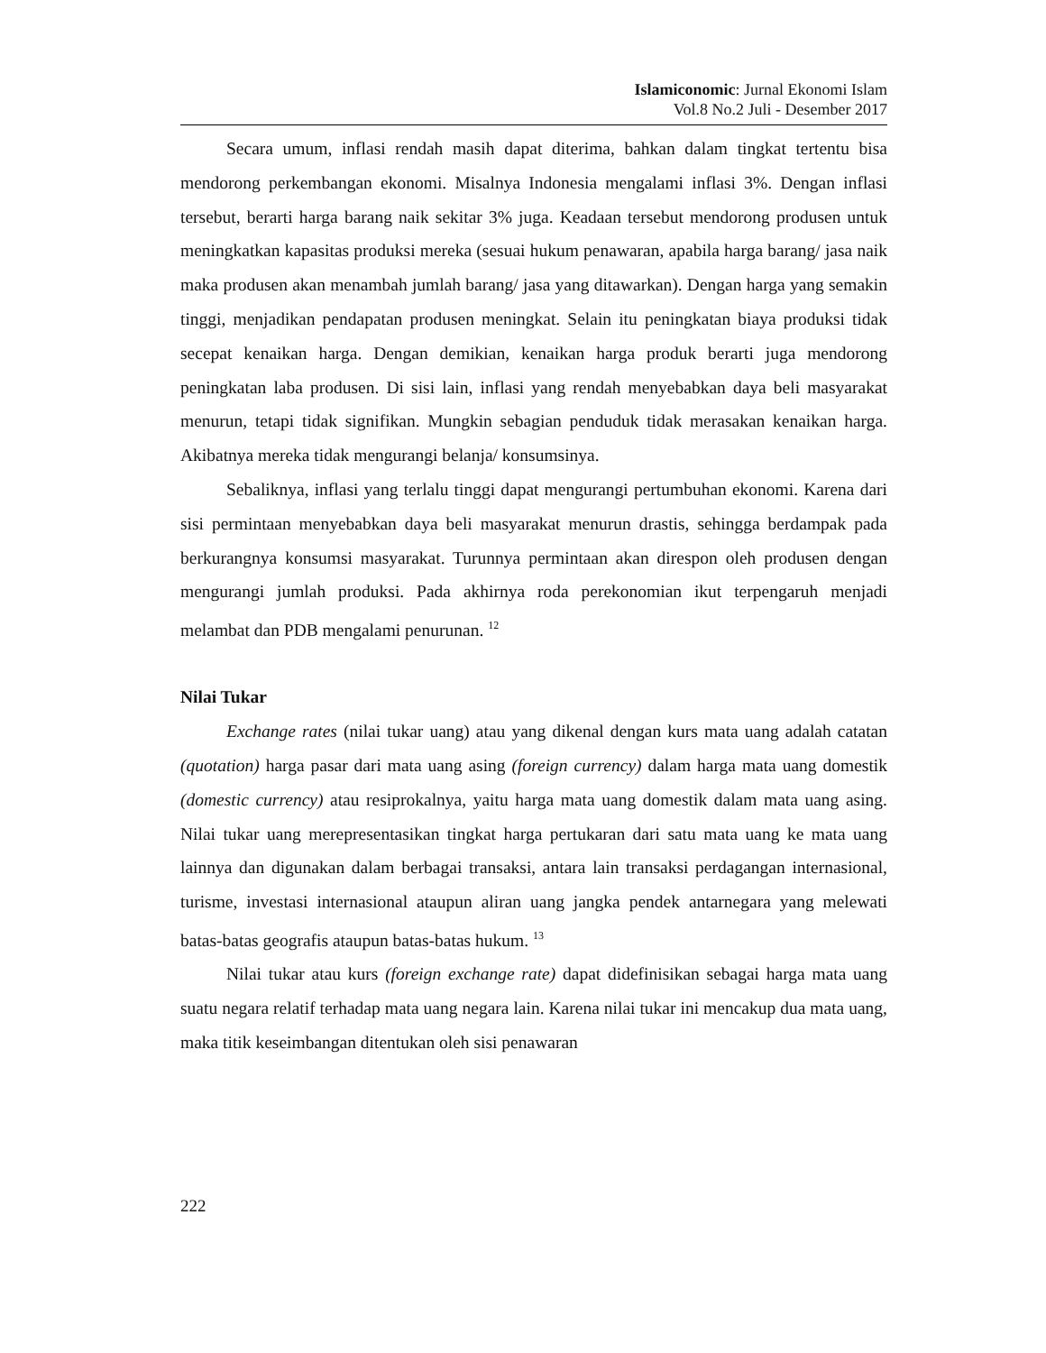Islamiconomic: Jurnal Ekonomi Islam
Vol.8 No.2 Juli - Desember 2017
Secara umum, inflasi rendah masih dapat diterima, bahkan dalam tingkat tertentu bisa mendorong perkembangan ekonomi. Misalnya Indonesia mengalami inflasi 3%. Dengan inflasi tersebut, berarti harga barang naik sekitar 3% juga. Keadaan tersebut mendorong produsen untuk meningkatkan kapasitas produksi mereka (sesuai hukum penawaran, apabila harga barang/ jasa naik maka produsen akan menambah jumlah barang/ jasa yang ditawarkan). Dengan harga yang semakin tinggi, menjadikan pendapatan produsen meningkat. Selain itu peningkatan biaya produksi tidak secepat kenaikan harga. Dengan demikian, kenaikan harga produk berarti juga mendorong peningkatan laba produsen. Di sisi lain, inflasi yang rendah menyebabkan daya beli masyarakat menurun, tetapi tidak signifikan. Mungkin sebagian penduduk tidak merasakan kenaikan harga. Akibatnya mereka tidak mengurangi belanja/ konsumsinya.
Sebaliknya, inflasi yang terlalu tinggi dapat mengurangi pertumbuhan ekonomi. Karena dari sisi permintaan menyebabkan daya beli masyarakat menurun drastis, sehingga berdampak pada berkurangnya konsumsi masyarakat. Turunnya permintaan akan direspon oleh produsen dengan mengurangi jumlah produksi. Pada akhirnya roda perekonomian ikut terpengaruh menjadi melambat dan PDB mengalami penurunan. <sup>12</sup>
Nilai Tukar
Exchange rates (nilai tukar uang) atau yang dikenal dengan kurs mata uang adalah catatan (quotation) harga pasar dari mata uang asing (foreign currency) dalam harga mata uang domestik (domestic currency) atau resiprokalnya, yaitu harga mata uang domestik dalam mata uang asing. Nilai tukar uang merepresentasikan tingkat harga pertukaran dari satu mata uang ke mata uang lainnya dan digunakan dalam berbagai transaksi, antara lain transaksi perdagangan internasional, turisme, investasi internasional ataupun aliran uang jangka pendek antarnegara yang melewati batas-batas geografis ataupun batas-batas hukum. <sup>13</sup>
Nilai tukar atau kurs (foreign exchange rate) dapat didefinisikan sebagai harga mata uang suatu negara relatif terhadap mata uang negara lain. Karena nilai tukar ini mencakup dua mata uang, maka titik keseimbangan ditentukan oleh sisi penawaran
222